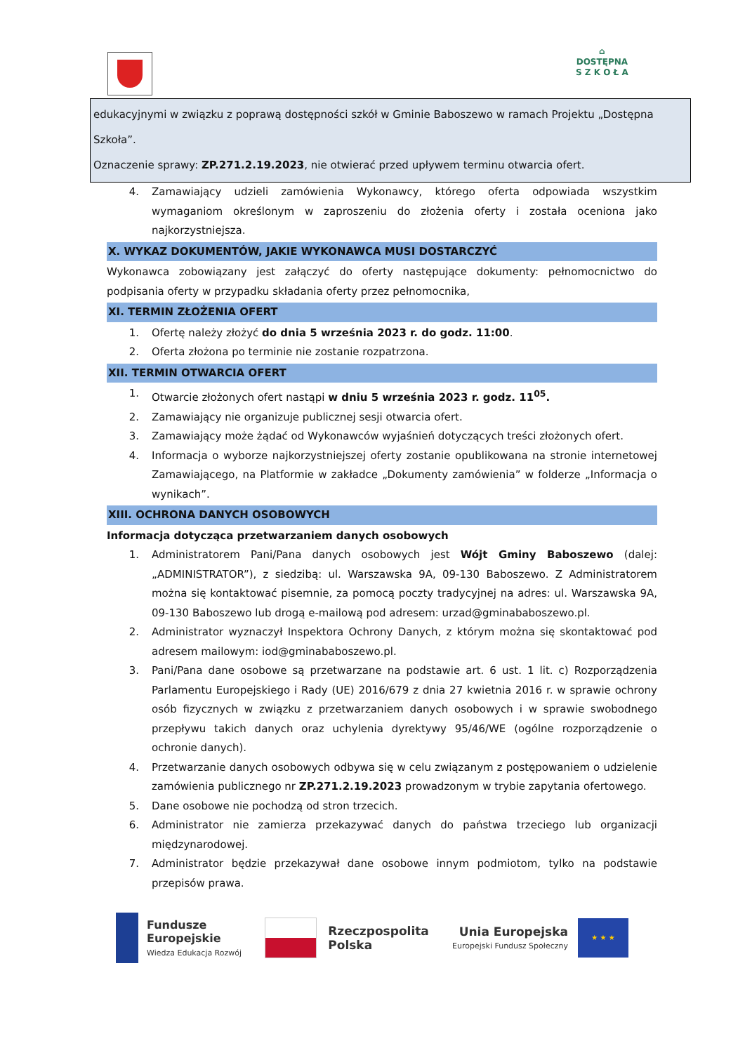⌂
DOSTĘPNA
S Z K O Ł A
edukacyjnymi w związku z poprawą dostępności szkół w Gminie Baboszewo w ramach Projektu „Dostępna Szkoła”.
Oznaczenie sprawy: ZP.271.2.19.2023, nie otwierać przed upływem terminu otwarcia ofert.
4. Zamawiający udzieli zamówienia Wykonawcy, którego oferta odpowiada wszystkim wymaganiom określonym w zaproszeniu do złożenia oferty i została oceniona jako najkorzystniejsza.
X. WYKAZ DOKUMENTÓW, JAKIE WYKONAWCA MUSI DOSTARCZYĆ
Wykonawca zobowiązany jest załączyć do oferty następujące dokumenty: pełnomocnictwo do podpisania oferty w przypadku składania oferty przez pełnomocnika,
XI. TERMIN ZŁOŻENIA OFERT
1. Ofertę należy złożyć do dnia 5 września 2023 r. do godz. 11:00.
2. Oferta złożona po terminie nie zostanie rozpatrzona.
XII. TERMIN OTWARCIA OFERT
1. Otwarcie złożonych ofert nastąpi w dniu 5 września 2023 r. godz. 11<sup>05</sup>.
2. Zamawiający nie organizuje publicznej sesji otwarcia ofert.
3. Zamawiający może żądać od Wykonawców wyjaśnień dotyczących treści złożonych ofert.
4. Informacja o wyborze najkorzystniejszej oferty zostanie opublikowana na stronie internetowej Zamawiającego, na Platformie w zakładce „Dokumenty zamówienia” w folderze „Informacja o wynikach”.
XIII. OCHRONA DANYCH OSOBOWYCH
Informacja dotycząca przetwarzaniem danych osobowych
1. Administratorem Pani/Pana danych osobowych jest Wójt Gminy Baboszewo (dalej: „ADMINISTRATOR”), z siedzibą: ul. Warszawska 9A, 09-130 Baboszewo. Z Administratorem można się kontaktować pisemnie, za pomocą poczty tradycyjnej na adres: ul. Warszawska 9A, 09-130 Baboszewo lub drogą e-mailową pod adresem: urzad@gminababoszewo.pl.
2. Administrator wyznaczył Inspektora Ochrony Danych, z którym można się skontaktować pod adresem mailowym: iod@gminababoszewo.pl.
3. Pani/Pana dane osobowe są przetwarzane na podstawie art. 6 ust. 1 lit. c) Rozporządzenia Parlamentu Europejskiego i Rady (UE) 2016/679 z dnia 27 kwietnia 2016 r. w sprawie ochrony osób fizycznych w związku z przetwarzaniem danych osobowych i w sprawie swobodnego przepływu takich danych oraz uchylenia dyrektywy 95/46/WE (ogólne rozporządzenie o ochronie danych).
4. Przetwarzanie danych osobowych odbywa się w celu związanym z postępowaniem o udzielenie zamówienia publicznego nr ZP.271.2.19.2023 prowadzonym w trybie zapytania ofertowego.
5. Dane osobowe nie pochodzą od stron trzecich.
6. Administrator nie zamierza przekazywać danych do państwa trzeciego lub organizacji międzynarodowej.
7. Administrator będzie przekazywał dane osobowe innym podmiotom, tylko na podstawie przepisów prawa.
Fundusze
Europejskie
Wiedza Edukacja Rozwój
Rzeczpospolita
Polska
Unia Europejska
Europejski Fundusz Społeczny
★ ★ ★